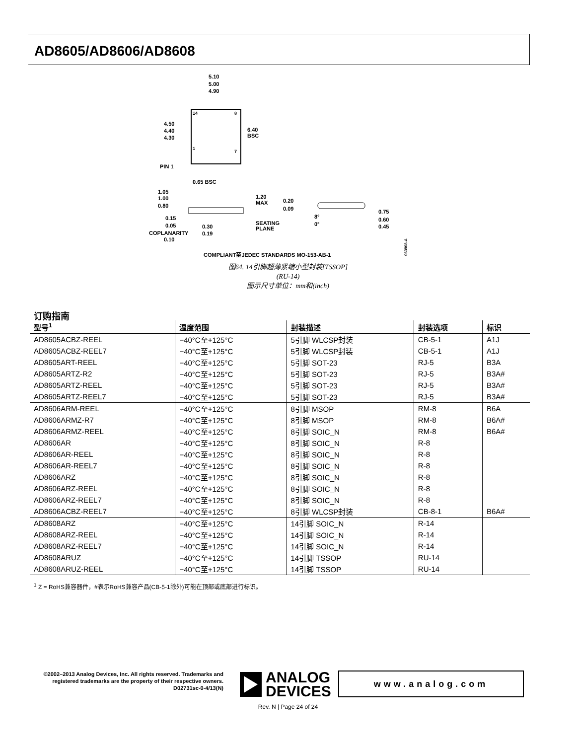AD8605/AD8606/AD8608
5.10
5.00
4.90
14
8
1
7
4.50
4.40
4.30
6.40
BSC
PIN 1
0.65 BSC
1.05
1.00
0.80
1.20
MAX
0.20
0.09
0.75
0.60
0.45
0.15
0.05
0.30
0.19
SEATING
PLANE
8°
0°
COPLANARITY
0.10
COMPLIANT至JEDEC STANDARDS MO-153-AB-1
063908-A
图64. 14引脚超薄紧缩小型封装[TSSOP]
(RU-14)
图示尺寸单位：mm和(inch)
订购指南
| 型号<sup>1</sup> | 温度范围 | 封装描述 | 封装选项 | 标识 |
| --- | --- | --- | --- | --- |
| AD8605ACBZ-REEL | −40°C至+125°C | 5引脚 WLCSP封装 | CB-5-1 | A1J |
| AD8605ACBZ-REEL7 | −40°C至+125°C | 5引脚 WLCSP封装 | CB-5-1 | A1J |
| AD8605ART-REEL | −40°C至+125°C | 5引脚 SOT-23 | RJ-5 | B3A |
| AD8605ARTZ-R2 | −40°C至+125°C | 5引脚 SOT-23 | RJ-5 | B3A# |
| AD8605ARTZ-REEL | −40°C至+125°C | 5引脚 SOT-23 | RJ-5 | B3A# |
| AD8605ARTZ-REEL7 | −40°C至+125°C | 5引脚 SOT-23 | RJ-5 | B3A# |
| AD8606ARM-REEL | −40°C至+125°C | 8引脚 MSOP | RM-8 | B6A |
| AD8606ARMZ-R7 | −40°C至+125°C | 8引脚 MSOP | RM-8 | B6A# |
| AD8606ARMZ-REEL | −40°C至+125°C | 8引脚 SOIC_N | RM-8 | B6A# |
| AD8606AR | −40°C至+125°C | 8引脚 SOIC_N | R-8 | |
| AD8606AR-REEL | −40°C至+125°C | 8引脚 SOIC_N | R-8 | |
| AD8606AR-REEL7 | −40°C至+125°C | 8引脚 SOIC_N | R-8 | |
| AD8606ARZ | −40°C至+125°C | 8引脚 SOIC_N | R-8 | |
| AD8606ARZ-REEL | −40°C至+125°C | 8引脚 SOIC_N | R-8 | |
| AD8606ARZ-REEL7 | −40°C至+125°C | 8引脚 SOIC_N | R-8 | |
| AD8606ACBZ-REEL7 | −40°C至+125°C | 8引脚 WLCSP封装 | CB-8-1 | B6A# |
| AD8608ARZ | −40°C至+125°C | 14引脚 SOIC_N | R-14 | |
| AD8608ARZ-REEL | −40°C至+125°C | 14引脚 SOIC_N | R-14 | |
| AD8608ARZ-REEL7 | −40°C至+125°C | 14引脚 SOIC_N | R-14 | |
| AD8608ARUZ | −40°C至+125°C | 14引脚 TSSOP | RU-14 | |
| AD8608ARUZ-REEL | −40°C至+125°C | 14引脚 TSSOP | RU-14 | |
<sup>1</sup> Z = RoHS兼容器件，#表示RoHS兼容产品(CB-5-1除外)可能在顶部或底部进行标识。
©2002–2013 Analog Devices, Inc. All rights reserved. Trademarks and registered trademarks are the property of their respective owners.
D02731sc-0-4/13(N)
ANALOG
DEVICES
www.analog.com
Rev. N | Page 24 of 24